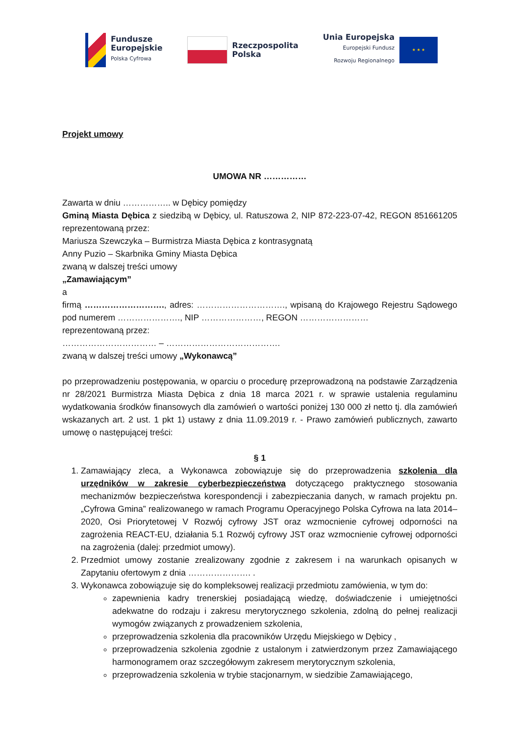Fundusze
Europejskie
Polska Cyfrowa
Rzeczpospolita
Polska
Unia Europejska
Europejski Fundusz
Rozwoju Regionalnego
★ ★ ★
Projekt umowy
UMOWA NR ……………
Zawarta w dniu …………….. w Dębicy pomiędzy
Gminą Miasta Dębica z siedzibą w Dębicy, ul. Ratuszowa 2, NIP 872-223-07-42, REGON 851661205 reprezentowaną przez:
Mariusza Szewczyka – Burmistrza Miasta Dębica z kontrasygnatą
Anny Puzio – Skarbnika Gminy Miasta Dębica
zwaną w dalszej treści umowy
„Zamawiającym”
a
firmą ………………………., adres: …………………………., wpisaną do Krajowego Rejestru Sądowego pod numerem …………………., NIP …………………, REGON ……………………
reprezentowaną przez:
…………………………… – ………………………………….
zwaną w dalszej treści umowy „Wykonawcą”
po przeprowadzeniu postępowania, w oparciu o procedurę przeprowadzoną na podstawie Zarządzenia nr 28/2021 Burmistrza Miasta Dębica z dnia 18 marca 2021 r. w sprawie ustalenia regulaminu wydatkowania środków finansowych dla zamówień o wartości poniżej 130 000 zł netto tj. dla zamówień wskazanych art. 2 ust. 1 pkt 1) ustawy z dnia 11.09.2019 r. - Prawo zamówień publicznych, zawarto umowę o następującej treści:
§ 1
1. Zamawiający zleca, a Wykonawca zobowiązuje się do przeprowadzenia szkolenia dla urzędników w zakresie cyberbezpieczeństwa dotyczącego praktycznego stosowania mechanizmów bezpieczeństwa korespondencji i zabezpieczania danych, w ramach projektu pn. „Cyfrowa Gmina” realizowanego w ramach Programu Operacyjnego Polska Cyfrowa na lata 2014–2020, Osi Priorytetowej V Rozwój cyfrowy JST oraz wzmocnienie cyfrowej odporności na zagrożenia REACT-EU, działania 5.1 Rozwój cyfrowy JST oraz wzmocnienie cyfrowej odporności na zagrożenia (dalej: przedmiot umowy).
2. Przedmiot umowy zostanie zrealizowany zgodnie z zakresem i na warunkach opisanych w Zapytaniu ofertowym z dnia …………………. .
3. Wykonawca zobowiązuje się do kompleksowej realizacji przedmiotu zamówienia, w tym do:
zapewnienia kadry trenerskiej posiadającą wiedzę, doświadczenie i umiejętności adekwatne do rodzaju i zakresu merytorycznego szkolenia, zdolną do pełnej realizacji wymogów związanych z prowadzeniem szkolenia,
przeprowadzenia szkolenia dla pracowników Urzędu Miejskiego w Dębicy ,
przeprowadzenia szkolenia zgodnie z ustalonym i zatwierdzonym przez Zamawiającego harmonogramem oraz szczegółowym zakresem merytorycznym szkolenia,
przeprowadzenia szkolenia w trybie stacjonarnym, w siedzibie Zamawiającego,